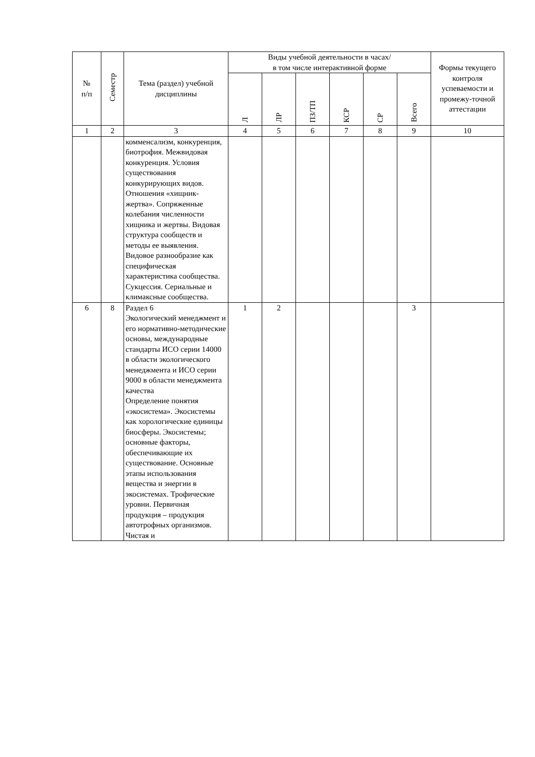| № п/п | Семестр | Тема (раздел) учебной дисциплины | Виды учебной деятельности в часах/ в том числе интерактивной форме | | | | | | Формы текущего контроля успеваемости и промежу-точной аттестации |
| --- | --- | --- | --- | --- | --- | --- | --- | --- | --- |
| | | | Л | ЛР | ПЗ/ТП | КСР | СР | Всего | |
| 1 | 2 | 3 | 4 | 5 | 6 | 7 | 8 | 9 | 10 |
| | | комменсализм, конкуренция, биотрофия. Межвидовая конкуренция. Условия существования конкурирующих видов. Отношения «хищник-жертва». Сопряженные колебания численности хищника и жертвы. Видовая структура сообществ и методы ее выявления. Видовое разнообразие как специфическая характеристика сообщества. Сукцессия. Сериальные и климаксные сообщества. | | | | | | | |
| 6 | 8 | Раздел 6 Экологический менеджмент и его нормативно-методические основы, международные стандарты ИСО серии 14000 в области экологического менеджмента и ИСО серии 9000 в области менеджмента качества Определение понятия «экосистема». Экосистемы как хорологические единицы биосферы. Экосистемы; основные факторы, обеспечивающие их существование. Основные этапы использования вещества и энергии в экосистемах. Трофические уровни. Первичная продукция – продукция автотрофных организмов. Чистая и | 1 | 2 | | | | 3 | |